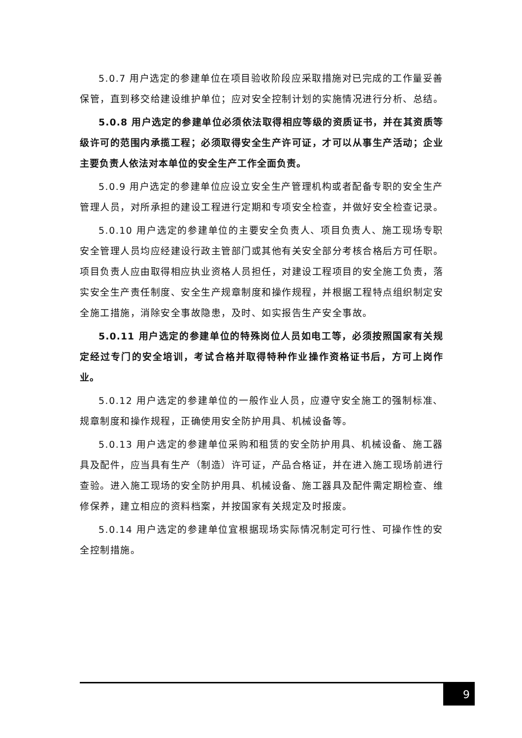5.0.7 用户选定的参建单位在项目验收阶段应采取措施对已完成的工作量妥善保管，直到移交给建设维护单位；应对安全控制计划的实施情况进行分析、总结。
5.0.8 用户选定的参建单位必须依法取得相应等级的资质证书，并在其资质等级许可的范围内承揽工程；必须取得安全生产许可证，才可以从事生产活动；企业主要负责人依法对本单位的安全生产工作全面负责。
5.0.9 用户选定的参建单位应设立安全生产管理机构或者配备专职的安全生产管理人员，对所承担的建设工程进行定期和专项安全检查，并做好安全检查记录。
5.0.10 用户选定的参建单位的主要安全负责人、项目负责人、施工现场专职安全管理人员均应经建设行政主管部门或其他有关安全部分考核合格后方可任职。项目负责人应由取得相应执业资格人员担任，对建设工程项目的安全施工负责，落实安全生产责任制度、安全生产规章制度和操作规程，并根据工程特点组织制定安全施工措施，消除安全事故隐患，及时、如实报告生产安全事故。
5.0.11 用户选定的参建单位的特殊岗位人员如电工等，必须按照国家有关规定经过专门的安全培训，考试合格并取得特种作业操作资格证书后，方可上岗作业。
5.0.12 用户选定的参建单位的一般作业人员，应遵守安全施工的强制标准、规章制度和操作规程，正确使用安全防护用具、机械设备等。
5.0.13 用户选定的参建单位采购和租赁的安全防护用具、机械设备、施工器具及配件，应当具有生产（制造）许可证，产品合格证，并在进入施工现场前进行查验。进入施工现场的安全防护用具、机械设备、施工器具及配件需定期检查、维修保养，建立相应的资料档案，并按国家有关规定及时报废。
5.0.14 用户选定的参建单位宜根据现场实际情况制定可行性、可操作性的安全控制措施。
9